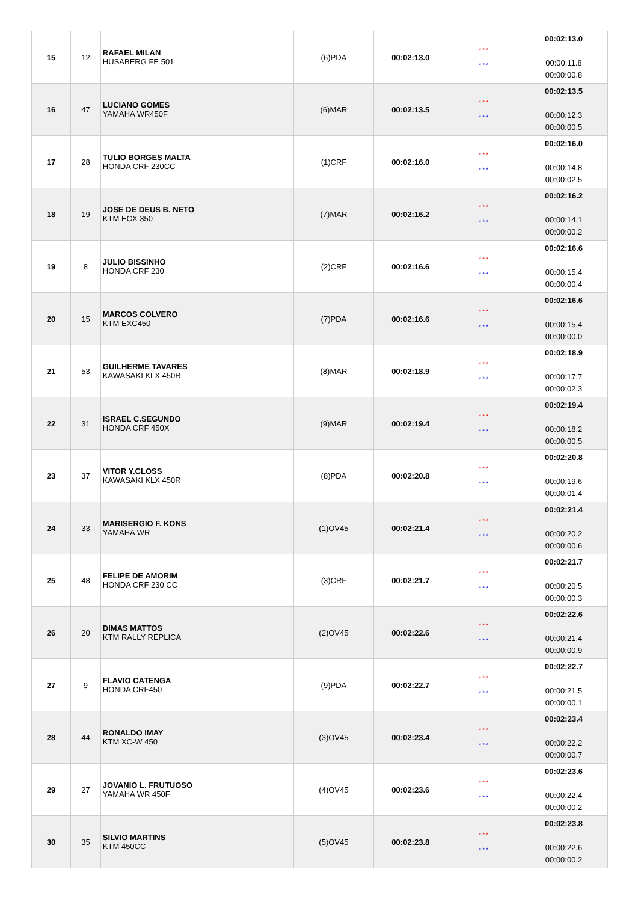| 15 | 12 | RAFAEL MILAN HUSABERG FE 501 | (6)PDA | 00:02:13.0 | * * * * * * | 00:02:13.0 00:00:11.8 00:00:00.8 |
| 16 | 47 | LUCIANO GOMES YAMAHA WR450F | (6)MAR | 00:02:13.5 | * * * * * * | 00:02:13.5 00:00:12.3 00:00:00.5 |
| 17 | 28 | TULIO BORGES MALTA HONDA CRF 230CC | (1)CRF | 00:02:16.0 | * * * * * * | 00:02:16.0 00:00:14.8 00:00:02.5 |
| 18 | 19 | JOSE DE DEUS B. NETO KTM ECX 350 | (7)MAR | 00:02:16.2 | * * * * * * | 00:02:16.2 00:00:14.1 00:00:00.2 |
| 19 | 8 | JULIO BISSINHO HONDA CRF 230 | (2)CRF | 00:02:16.6 | * * * * * * | 00:02:16.6 00:00:15.4 00:00:00.4 |
| 20 | 15 | MARCOS COLVERO KTM EXC450 | (7)PDA | 00:02:16.6 | * * * * * * | 00:02:16.6 00:00:15.4 00:00:00.0 |
| 21 | 53 | GUILHERME TAVARES KAWASAKI KLX 450R | (8)MAR | 00:02:18.9 | * * * * * * | 00:02:18.9 00:00:17.7 00:00:02.3 |
| 22 | 31 | ISRAEL C.SEGUNDO HONDA CRF 450X | (9)MAR | 00:02:19.4 | * * * * * * | 00:02:19.4 00:00:18.2 00:00:00.5 |
| 23 | 37 | VITOR Y.CLOSS KAWASAKI KLX 450R | (8)PDA | 00:02:20.8 | * * * * * * | 00:02:20.8 00:00:19.6 00:00:01.4 |
| 24 | 33 | MARISERGIO F. KONS YAMAHA WR | (1)OV45 | 00:02:21.4 | * * * * * * | 00:02:21.4 00:00:20.2 00:00:00.6 |
| 25 | 48 | FELIPE DE AMORIM HONDA CRF 230 CC | (3)CRF | 00:02:21.7 | * * * * * * | 00:02:21.7 00:00:20.5 00:00:00.3 |
| 26 | 20 | DIMAS MATTOS KTM RALLY REPLICA | (2)OV45 | 00:02:22.6 | * * * * * * | 00:02:22.6 00:00:21.4 00:00:00.9 |
| 27 | 9 | FLAVIO CATENGA HONDA CRF450 | (9)PDA | 00:02:22.7 | * * * * * * | 00:02:22.7 00:00:21.5 00:00:00.1 |
| 28 | 44 | RONALDO IMAY KTM XC-W 450 | (3)OV45 | 00:02:23.4 | * * * * * * | 00:02:23.4 00:00:22.2 00:00:00.7 |
| 29 | 27 | JOVANIO L. FRUTUOSO YAMAHA WR 450F | (4)OV45 | 00:02:23.6 | * * * * * * | 00:02:23.6 00:00:22.4 00:00:00.2 |
| 30 | 35 | SILVIO MARTINS KTM 450CC | (5)OV45 | 00:02:23.8 | * * * * * * | 00:02:23.8 00:00:22.6 00:00:00.2 |